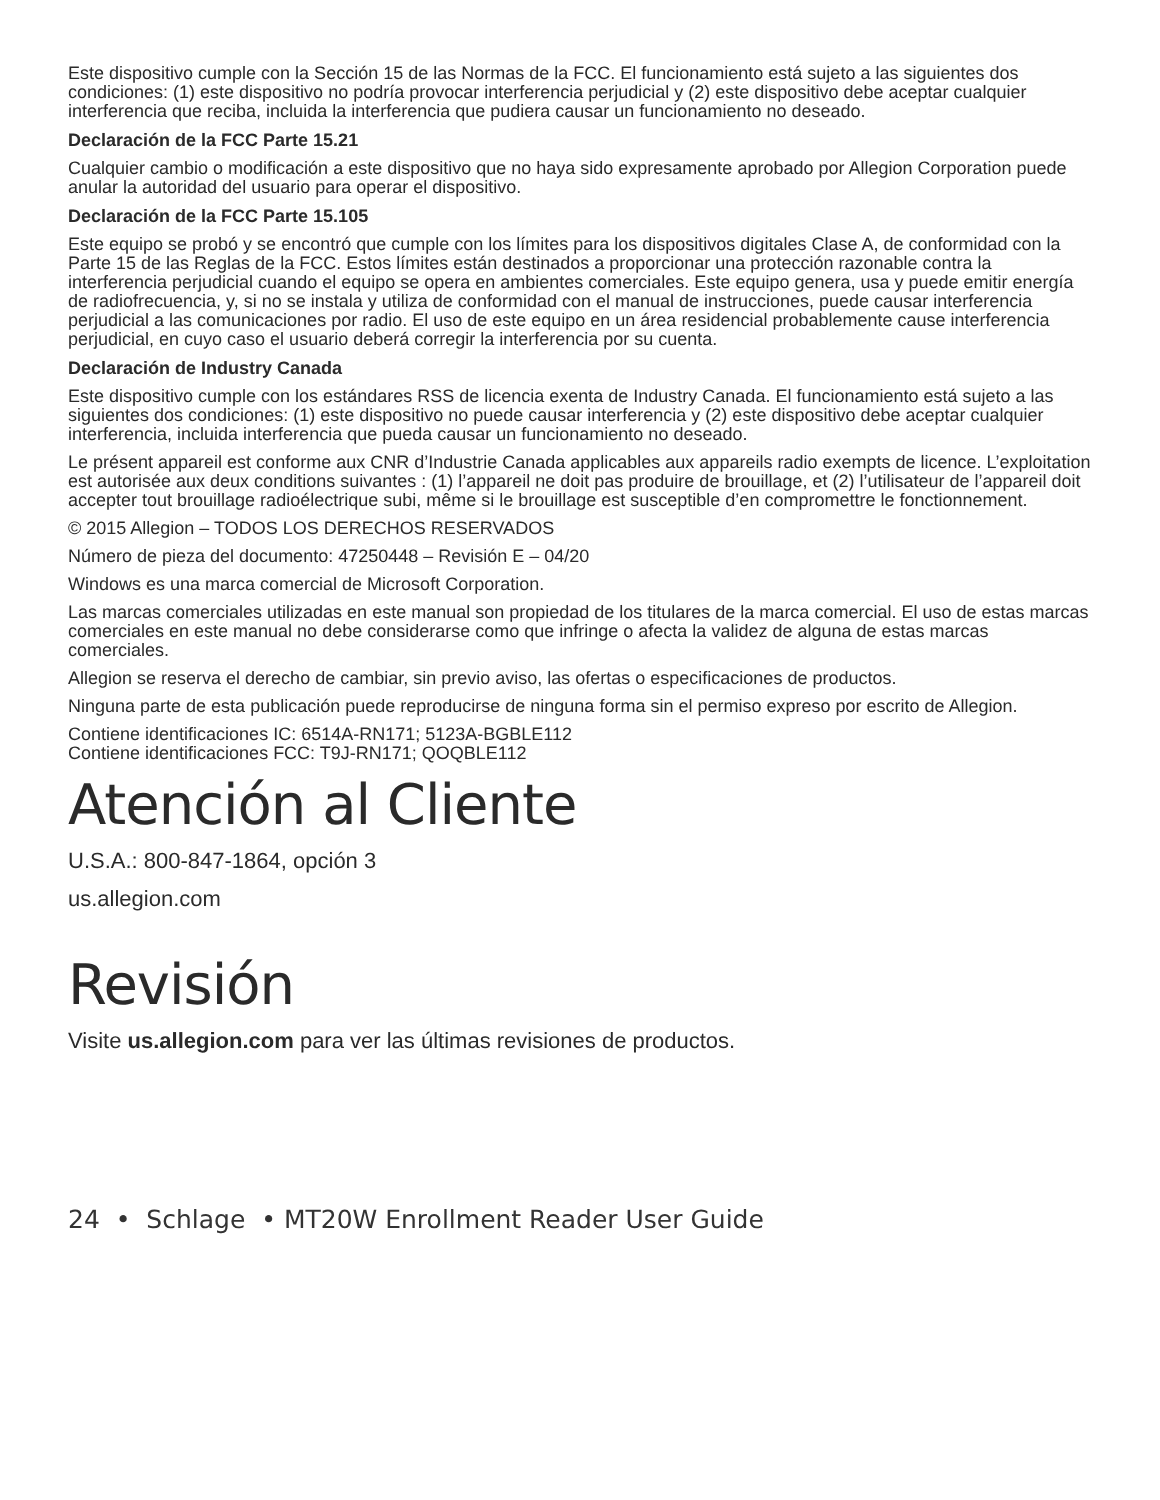Este dispositivo cumple con la Sección 15 de las Normas de la FCC. El funcionamiento está sujeto a las siguientes dos condiciones: (1) este dispositivo no podría provocar interferencia perjudicial y (2) este dispositivo debe aceptar cualquier interferencia que reciba, incluida la interferencia que pudiera causar un funcionamiento no deseado.
Declaración de la FCC Parte 15.21
Cualquier cambio o modificación a este dispositivo que no haya sido expresamente aprobado por Allegion Corporation puede anular la autoridad del usuario para operar el dispositivo.
Declaración de la FCC Parte 15.105
Este equipo se probó y se encontró que cumple con los límites para los dispositivos digitales Clase A, de conformidad con la Parte 15 de las Reglas de la FCC. Estos límites están destinados a proporcionar una protección razonable contra la interferencia perjudicial cuando el equipo se opera en ambientes comerciales. Este equipo genera, usa y puede emitir energía de radiofrecuencia, y, si no se instala y utiliza de conformidad con el manual de instrucciones, puede causar interferencia perjudicial a las comunicaciones por radio. El uso de este equipo en un área residencial probablemente cause interferencia perjudicial, en cuyo caso el usuario deberá corregir la interferencia por su cuenta.
Declaración de Industry Canada
Este dispositivo cumple con los estándares RSS de licencia exenta de Industry Canada. El funcionamiento está sujeto a las siguientes dos condiciones: (1) este dispositivo no puede causar interferencia y (2) este dispositivo debe aceptar cualquier interferencia, incluida interferencia que pueda causar un funcionamiento no deseado.
Le présent appareil est conforme aux CNR d’Industrie Canada applicables aux appareils radio exempts de licence. L’exploitation est autorisée aux deux conditions suivantes : (1) l’appareil ne doit pas produire de brouillage, et (2) l’utilisateur de l’appareil doit accepter tout brouillage radioélectrique subi, même si le brouillage est susceptible d’en compromettre le fonctionnement.
© 2015 Allegion – TODOS LOS DERECHOS RESERVADOS
Número de pieza del documento: 47250448 – Revisión E – 04/20
Windows es una marca comercial de Microsoft Corporation.
Las marcas comerciales utilizadas en este manual son propiedad de los titulares de la marca comercial. El uso de estas marcas comerciales en este manual no debe considerarse como que infringe o afecta la validez de alguna de estas marcas comerciales.
Allegion se reserva el derecho de cambiar, sin previo aviso, las ofertas o especificaciones de productos.
Ninguna parte de esta publicación puede reproducirse de ninguna forma sin el permiso expreso por escrito de Allegion.
Contiene identificaciones IC: 6514A-RN171; 5123A-BGBLE112
Contiene identificaciones FCC: T9J-RN171; QOQBLE112
Atención al Cliente
U.S.A.: 800-847-1864, opción 3
us.allegion.com
Revisión
Visite us.allegion.com para ver las últimas revisiones de productos.
24 • Schlage • MT20W Enrollment Reader User Guide